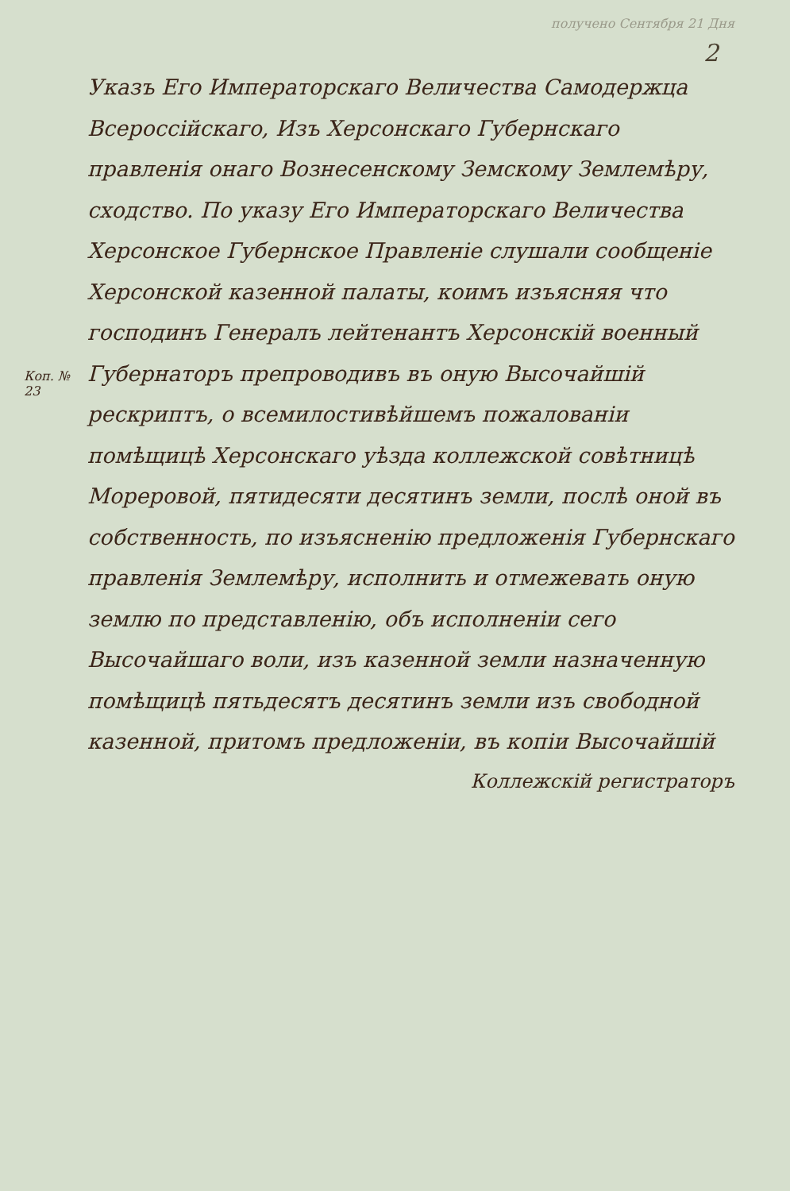получено Сентября 21 Дня
2
Коп. № 23
Указъ Его Императорскаго Величества Самодержца Всероссійскаго, Изъ Херсонскаго Губернскаго правленія онаго Вознесенскому Земскому Землемѣру, сходство. По указу Его Императорскаго Величества Херсонское Губернское Правленіе слушали сообщеніе Херсонской казенной палаты, коимъ изъясняя что господинъ Генералъ лейтенантъ Херсонскій военный Губернаторъ препроводивъ въ оную Высочайшій рескриптъ, о всемилостивѣйшемъ пожалованіи помѣщицѣ Херсонскаго уѣзда коллежской совѣтницѣ Мореровой, пятидесяти десятинъ земли, послѣ оной въ собственность, по изъясненію предложенія Губернскаго правленія Землемѣру, исполнить и отмежевать оную землю по представленію, объ исполненіи сего Высочайшаго воли, изъ казенной земли назначенную помѣщицѣ пятьдесятъ десятинъ земли изъ свободной казенной, притомъ предложеніи, въ копіи Высочайшій
Коллежскій регистраторъ